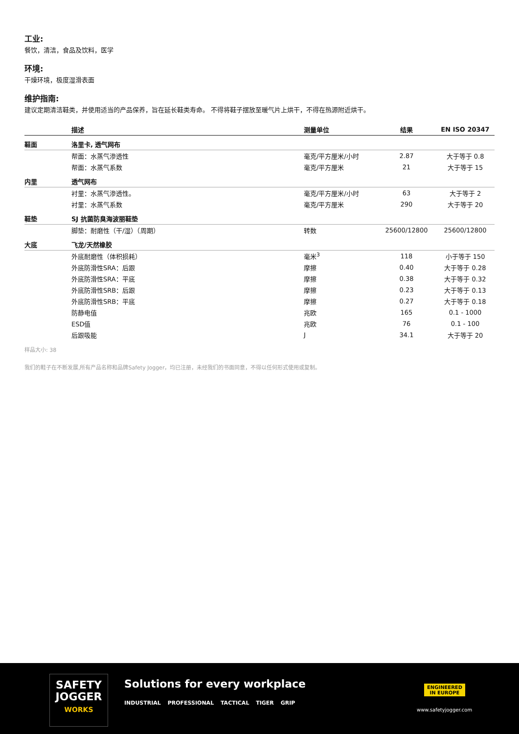工业:
餐饮，清洁，食品及饮料，医学
环境:
干燥环境，极度湿滑表面
维护指南:
建议定期清洁鞋类，并使用适当的产品保养，旨在延长鞋类寿命。 不得将鞋子摆放至暖气片上烘干，不得在热源附近烘干。
| | 描述 | 测量单位 | 结果 | EN ISO 20347 |
| --- | --- | --- | --- | --- |
| 鞋面 | 洛里卡, 透气网布 | | | |
| | 帮面：水蒸气渗透性 | 毫克/平方厘米/小时 | 2.87 | 大于等于 0.8 |
| | 帮面：水蒸气系数 | 毫克/平方厘米 | 21 | 大于等于 15 |
| 内里 | 透气网布 | | | |
| | 衬里：水蒸气渗透性。 | 毫克/平方厘米/小时 | 63 | 大于等于 2 |
| | 衬里：水蒸气系数 | 毫克/平方厘米 | 290 | 大于等于 20 |
| 鞋垫 | SJ 抗菌防臭海波丽鞋垫 | | | |
| | 脚垫：耐磨性（干/湿）（周期） | 转数 | 25600/12800 | 25600/12800 |
| 大底 | 飞龙/天然橡胶 | | | |
| | 外底耐磨性（体积损耗） | 毫米<sup>3</sup> | 118 | 小于等于 150 |
| | 外底防滑性SRA：后跟 | 摩擦 | 0.40 | 大于等于 0.28 |
| | 外底防滑性SRA：平底 | 摩擦 | 0.38 | 大于等于 0.32 |
| | 外底防滑性SRB：后跟 | 摩擦 | 0.23 | 大于等于 0.13 |
| | 外底防滑性SRB：平底 | 摩擦 | 0.27 | 大于等于 0.18 |
| | 防静电值 | 兆欧 | 165 | 0.1 - 1000 |
| | ESD值 | 兆欧 | 76 | 0.1 - 100 |
| | 后跟吸能 | J | 34.1 | 大于等于 20 |
样品大小: 38
我们的鞋子在不断发展,所有产品名称和品牌Safety Jogger，均已注册，未经我们的书面同意，不得以任何形式使用或复制。
SAFETY
JOGGER
WORKS
Solutions for every workplace
INDUSTRIAL PROFESSIONAL TACTICAL TIGER GRIP
ENGINEERED
IN EUROPE
www.safetyjogger.com